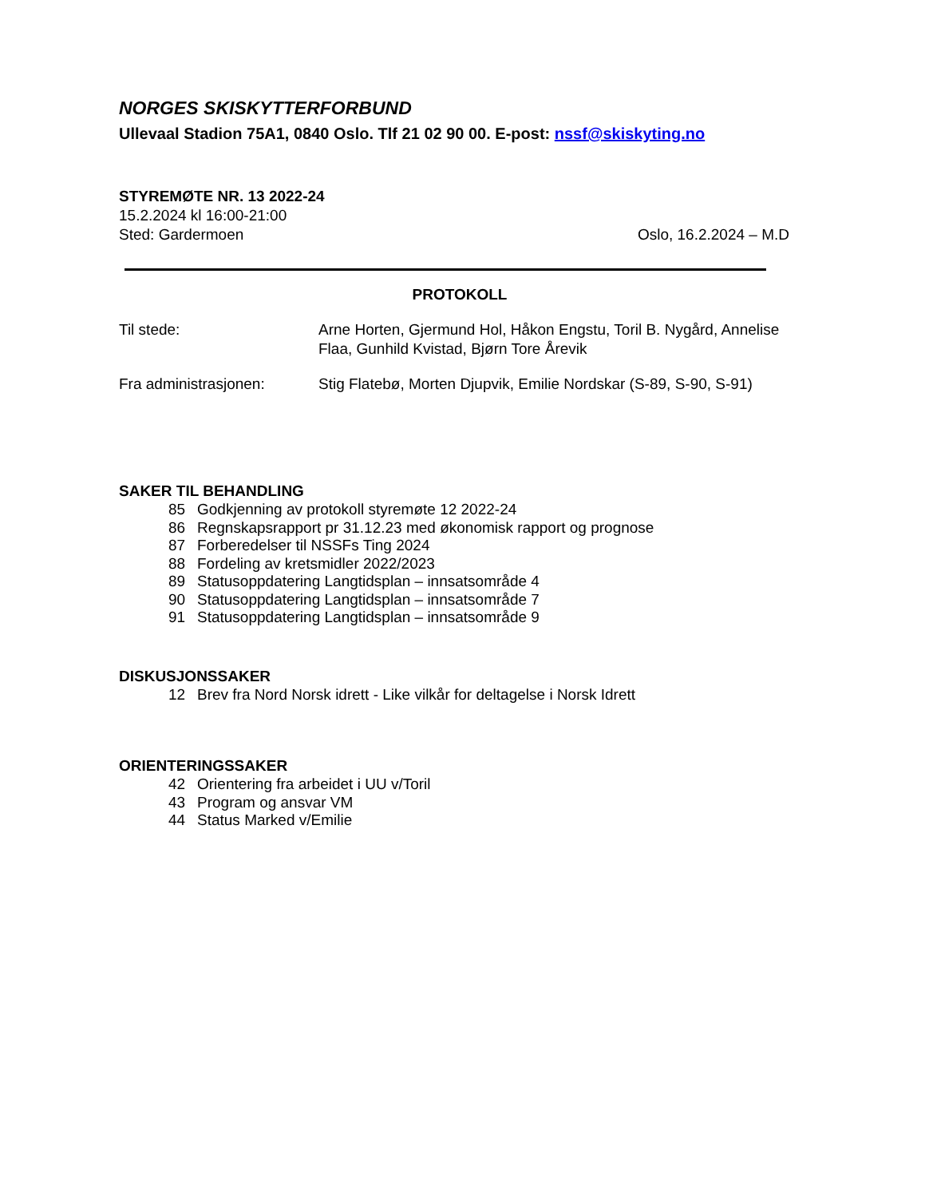NORGES SKISKYTTERFORBUND
Ullevaal Stadion 75A1, 0840 Oslo. Tlf 21 02 90 00. E-post: nssf@skiskyting.no
STYREMØTE NR. 13 2022-24
15.2.2024 kl 16:00-21:00
Sted: Gardermoen Oslo, 16.2.2024 – M.D
PROTOKOLL
Til stede: Arne Horten, Gjermund Hol, Håkon Engstu, Toril B. Nygård, Annelise Flaa, Gunhild Kvistad, Bjørn Tore Årevik
Fra administrasjonen: Stig Flatebø, Morten Djupvik, Emilie Nordskar (S-89, S-90, S-91)
SAKER TIL BEHANDLING
85 Godkjenning av protokoll styremøte 12 2022-24
86 Regnskapsrapport pr 31.12.23 med økonomisk rapport og prognose
87 Forberedelser til NSSFs Ting 2024
88 Fordeling av kretsmidler 2022/2023
89 Statusoppdatering Langtidsplan – innsatsområde 4
90 Statusoppdatering Langtidsplan – innsatsområde 7
91 Statusoppdatering Langtidsplan – innsatsområde 9
DISKUSJONSSAKER
12 Brev fra Nord Norsk idrett - Like vilkår for deltagelse i Norsk Idrett
ORIENTERINGSSAKER
42 Orientering fra arbeidet i UU v/Toril
43 Program og ansvar VM
44 Status Marked v/Emilie